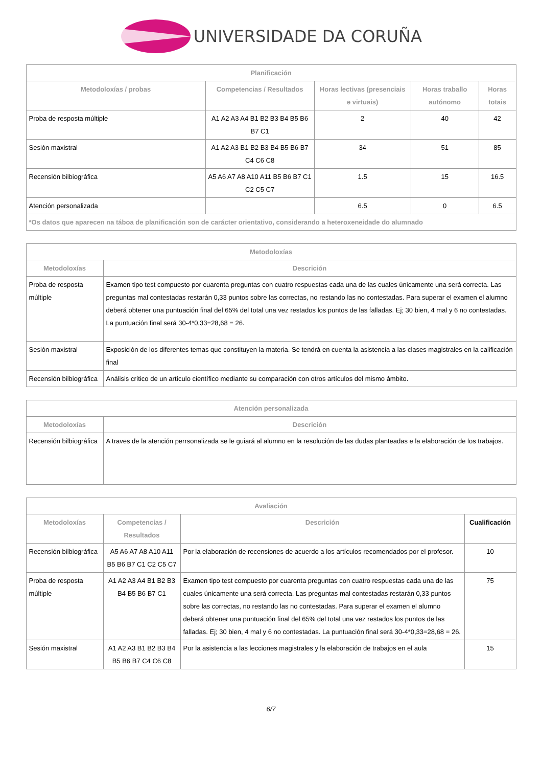UNIVERSIDADE DA CORUÑA
| Planificación | | | | |
| --- | --- | --- | --- | --- |
| Metodoloxías / probas | Competencias / Resultados | Horas lectivas (presenciais e virtuais) | Horas traballo autónomo | Horas totais |
| Proba de resposta múltiple | A1 A2 A3 A4 B1 B2 B3 B4 B5 B6 B7 C1 | 2 | 40 | 42 |
| Sesión maxistral | A1 A2 A3 B1 B2 B3 B4 B5 B6 B7 C4 C6 C8 | 34 | 51 | 85 |
| Recensión bilbiográfica | A5 A6 A7 A8 A10 A11 B5 B6 B7 C1 C2 C5 C7 | 1.5 | 15 | 16.5 |
| Atención personalizada | | 6.5 | 0 | 6.5 |
| *Os datos que aparecen na táboa de planificación son de carácter orientativo, considerando a heteroxeneidade do alumnado | | | | |
| Metodoloxías | |
| --- | --- |
| Metodoloxías | Descrición |
| Proba de resposta múltiple | Examen tipo test compuesto por cuarenta preguntas con cuatro respuestas cada una de las cuales únicamente una será correcta. Las preguntas mal contestadas restarán 0,33 puntos sobre las correctas, no restando las no contestadas. Para superar el examen el alumno deberá obtener una puntuación final del 65% del total una vez restados los puntos de las falladas. Ej; 30 bien, 4 mal y 6 no contestadas. La puntuación final será 30-4*0,33=28,68 = 26. |
| Sesión maxistral | Exposición de los diferentes temas que constituyen la materia. Se tendrá en cuenta la asistencia a las clases magistrales en la calificación final |
| Recensión bilbiográfica | Análisis crítico de un artículo científico mediante su comparación con otros artículos del mismo ámbito. |
| Atención personalizada | |
| --- | --- |
| Metodoloxías | Descrición |
| Recensión bilbiográfica | A traves de la atención perrsonalizada se le guiará al alumno en la resolución de las dudas planteadas e la elaboración de los trabajos. |
| Avaliación | | | |
| --- | --- | --- | --- |
| Metodoloxías | Competencias / Resultados | Descrición | Cualificación |
| Recensión bilbiográfica | A5 A6 A7 A8 A10 A11 B5 B6 B7 C1 C2 C5 C7 | Por la elaboración de recensiones de acuerdo a los artículos recomendados por el profesor. | 10 |
| Proba de resposta múltiple | A1 A2 A3 A4 B1 B2 B3 B4 B5 B6 B7 C1 | Examen tipo test compuesto por cuarenta preguntas con cuatro respuestas cada una de las cuales únicamente una será correcta. Las preguntas mal contestadas restarán 0,33 puntos sobre las correctas, no restando las no contestadas. Para superar el examen el alumno deberá obtener una puntuación final del 65% del total una vez restados los puntos de las falladas. Ej; 30 bien, 4 mal y 6 no contestadas. La puntuación final será 30-4*0,33=28,68 = 26. | 75 |
| Sesión maxistral | A1 A2 A3 B1 B2 B3 B4 B5 B6 B7 C4 C6 C8 | Por la asistencia a las lecciones magistrales y la elaboración de trabajos en el aula | 15 |
6/7